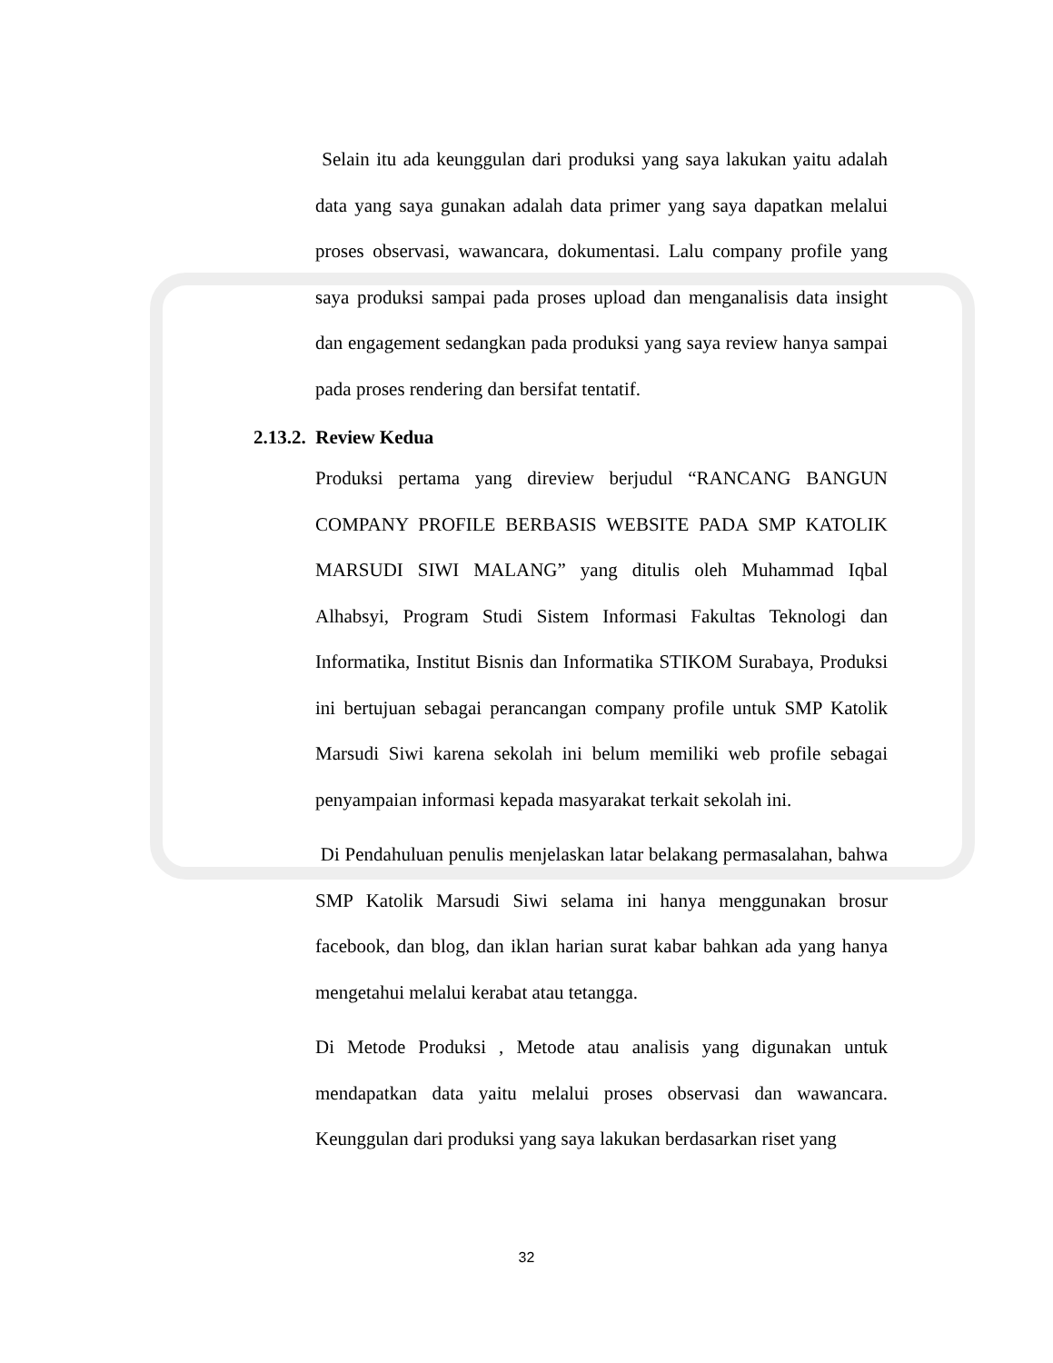Selain itu ada keunggulan dari produksi yang saya lakukan yaitu adalah data yang saya gunakan adalah data primer yang saya dapatkan melalui proses observasi, wawancara, dokumentasi. Lalu company profile yang saya produksi sampai pada proses upload dan menganalisis data insight dan engagement sedangkan pada produksi yang saya review hanya sampai pada proses rendering dan bersifat tentatif.
2.13.2. Review Kedua
Produksi pertama yang direview berjudul “RANCANG BANGUN COMPANY PROFILE BERBASIS WEBSITE PADA SMP KATOLIK MARSUDI SIWI MALANG” yang ditulis oleh Muhammad Iqbal Alhabsyi, Program Studi Sistem Informasi Fakultas Teknologi dan Informatika, Institut Bisnis dan Informatika STIKOM Surabaya, Produksi ini bertujuan sebagai perancangan company profile untuk SMP Katolik Marsudi Siwi karena sekolah ini belum memiliki web profile sebagai penyampaian informasi kepada masyarakat terkait sekolah ini.
Di Pendahuluan penulis menjelaskan latar belakang permasalahan, bahwa SMP Katolik Marsudi Siwi selama ini hanya menggunakan brosur facebook, dan blog, dan iklan harian surat kabar bahkan ada yang hanya mengetahui melalui kerabat atau tetangga.
Di Metode Produksi , Metode atau analisis yang digunakan untuk mendapatkan data yaitu melalui proses observasi dan wawancara. Keunggulan dari produksi yang saya lakukan berdasarkan riset yang
32